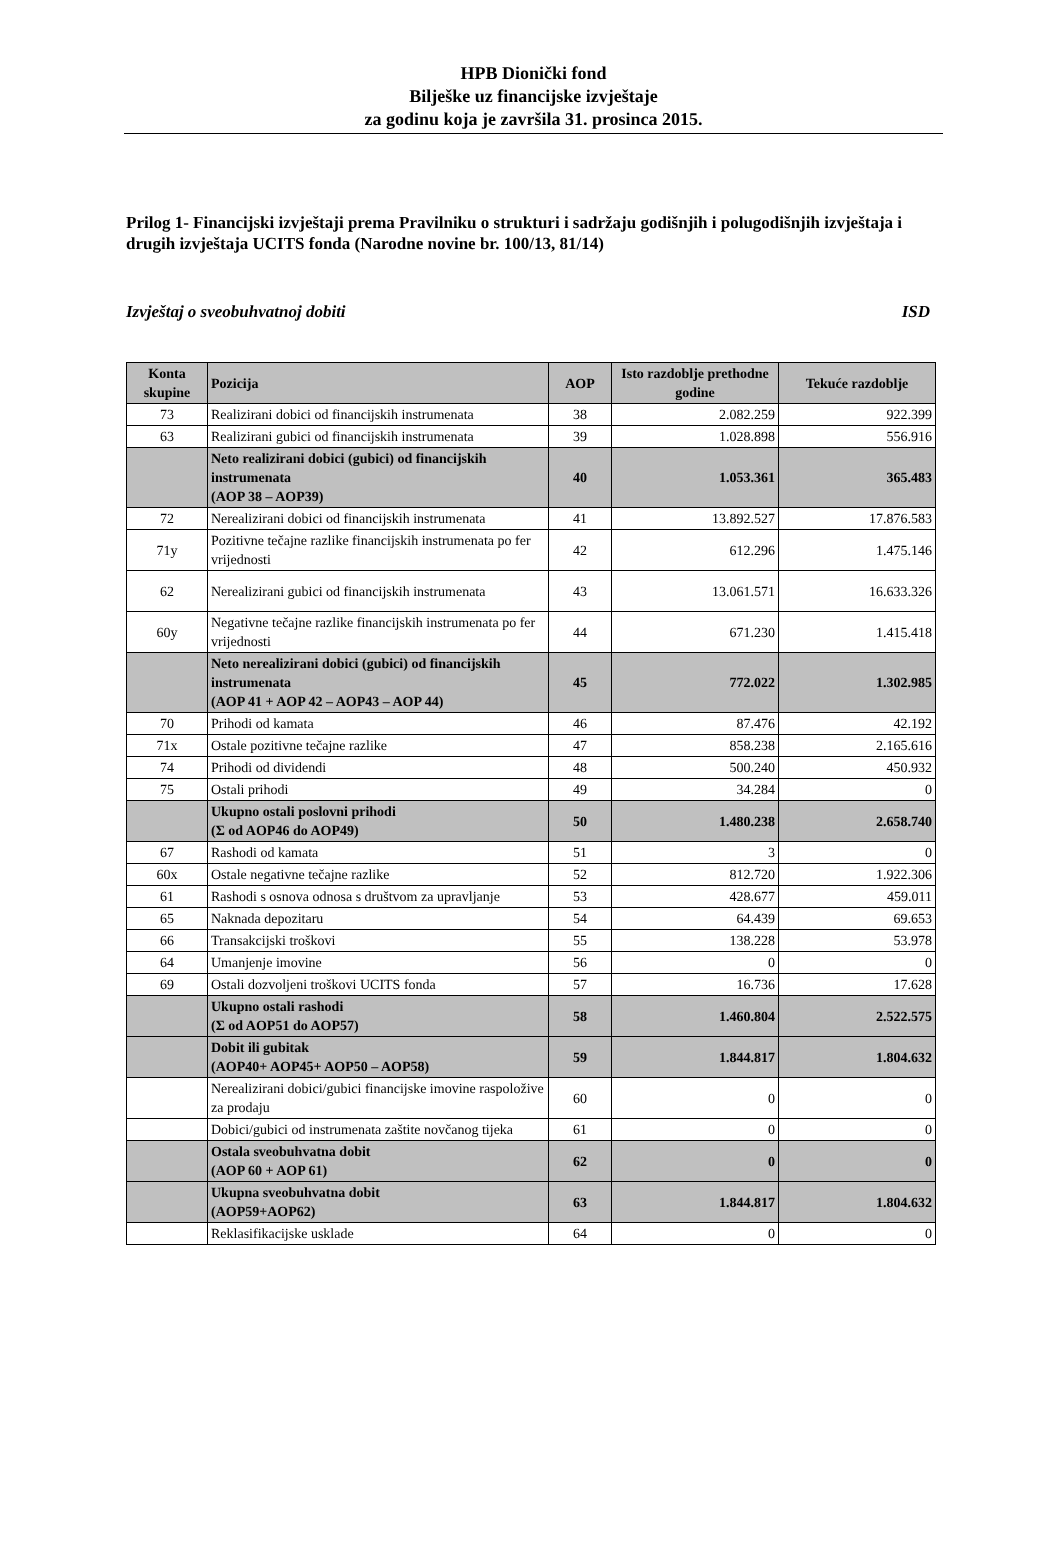HPB Dionički fond
Bilješke uz financijske izvještaje
za godinu koja je završila 31. prosinca 2015.
Prilog 1- Financijski izvještaji prema Pravilniku o strukturi i sadržaju godišnjih i polugodišnjih izvještaja i drugih izvještaja UCITS fonda (Narodne novine br. 100/13, 81/14)
Izvještaj o sveobuhvatnoj dobiti ISD
| Konta skupine | Pozicija | AOP | Isto razdoblje prethodne godine | Tekuće razdoblje |
| --- | --- | --- | --- | --- |
| 73 | Realizirani dobici od financijskih instrumenata | 38 | 2.082.259 | 922.399 |
| 63 | Realizirani gubici od financijskih instrumenata | 39 | 1.028.898 | 556.916 |
| | Neto realizirani dobici (gubici) od financijskih instrumenata (AOP 38 – AOP39) | 40 | 1.053.361 | 365.483 |
| 72 | Nerealizirani dobici od financijskih instrumenata | 41 | 13.892.527 | 17.876.583 |
| 71y | Pozitivne tečajne razlike financijskih instrumenata po fer vrijednosti | 42 | 612.296 | 1.475.146 |
| 62 | Nerealizirani gubici od financijskih instrumenata | 43 | 13.061.571 | 16.633.326 |
| 60y | Negativne tečajne razlike financijskih instrumenata po fer vrijednosti | 44 | 671.230 | 1.415.418 |
| | Neto nerealizirani dobici (gubici) od financijskih instrumenata (AOP 41 + AOP 42 – AOP43 – AOP 44) | 45 | 772.022 | 1.302.985 |
| 70 | Prihodi od kamata | 46 | 87.476 | 42.192 |
| 71x | Ostale pozitivne tečajne razlike | 47 | 858.238 | 2.165.616 |
| 74 | Prihodi od dividendi | 48 | 500.240 | 450.932 |
| 75 | Ostali prihodi | 49 | 34.284 | 0 |
| | Ukupno ostali poslovni prihodi (Σ od AOP46 do AOP49) | 50 | 1.480.238 | 2.658.740 |
| 67 | Rashodi od kamata | 51 | 3 | 0 |
| 60x | Ostale negativne tečajne razlike | 52 | 812.720 | 1.922.306 |
| 61 | Rashodi s osnova odnosa s društvom za upravljanje | 53 | 428.677 | 459.011 |
| 65 | Naknada depozitaru | 54 | 64.439 | 69.653 |
| 66 | Transakcijski troškovi | 55 | 138.228 | 53.978 |
| 64 | Umanjenje imovine | 56 | 0 | 0 |
| 69 | Ostali dozvoljeni troškovi UCITS fonda | 57 | 16.736 | 17.628 |
| | Ukupno ostali rashodi (Σ od AOP51 do AOP57) | 58 | 1.460.804 | 2.522.575 |
| | Dobit ili gubitak (AOP40+ AOP45+ AOP50 – AOP58) | 59 | 1.844.817 | 1.804.632 |
| | Nerealizirani dobici/gubici financijske imovine raspoložive za prodaju | 60 | 0 | 0 |
| | Dobici/gubici od instrumenata zaštite novčanog tijeka | 61 | 0 | 0 |
| | Ostala sveobuhvatna dobit (AOP 60 + AOP 61) | 62 | 0 | 0 |
| | Ukupna sveobuhvatna dobit (AOP59+AOP62) | 63 | 1.844.817 | 1.804.632 |
| | Reklasifikacijske usklade | 64 | 0 | 0 |